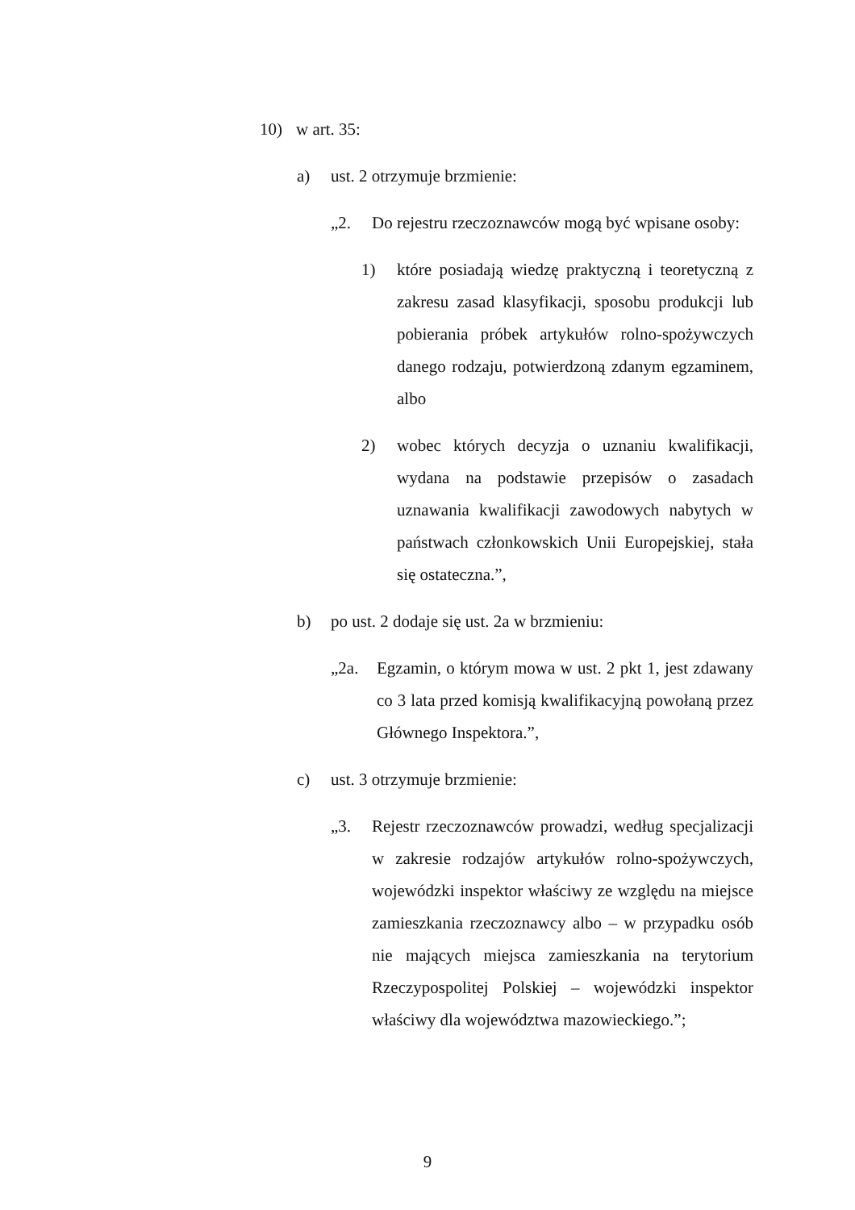10) w art. 35:
a) ust. 2 otrzymuje brzmienie:
„2. Do rejestru rzeczoznawców mogą być wpisane osoby:
1) które posiadają wiedzę praktyczną i teoretyczną z zakresu zasad klasyfikacji, sposobu produkcji lub pobierania próbek artykułów rolno-spożywczych danego rodzaju, potwierdzoną zdanym egzaminem, albo
2) wobec których decyzja o uznaniu kwalifikacji, wydana na podstawie przepisów o zasadach uznawania kwalifikacji zawodowych nabytych w państwach członkowskich Unii Europejskiej, stała się ostateczna.”,
b) po ust. 2 dodaje się ust. 2a w brzmieniu:
„2a. Egzamin, o którym mowa w ust. 2 pkt 1, jest zdawany co 3 lata przed komisją kwalifikacyjną powołaną przez Głównego Inspektora.”,
c) ust. 3 otrzymuje brzmienie:
„3. Rejestr rzeczoznawców prowadzi, według specjalizacji w zakresie rodzajów artykułów rolno-­spożywczych, wojewódzki inspektor właściwy ze względu na miejsce zamieszkania rzeczoznawcy albo – w przypadku osób nie mających miejsca zamieszkania na terytorium Rzeczypospolitej Polskiej – wojewódzki inspektor właściwy dla województwa mazowieckiego.”;
9